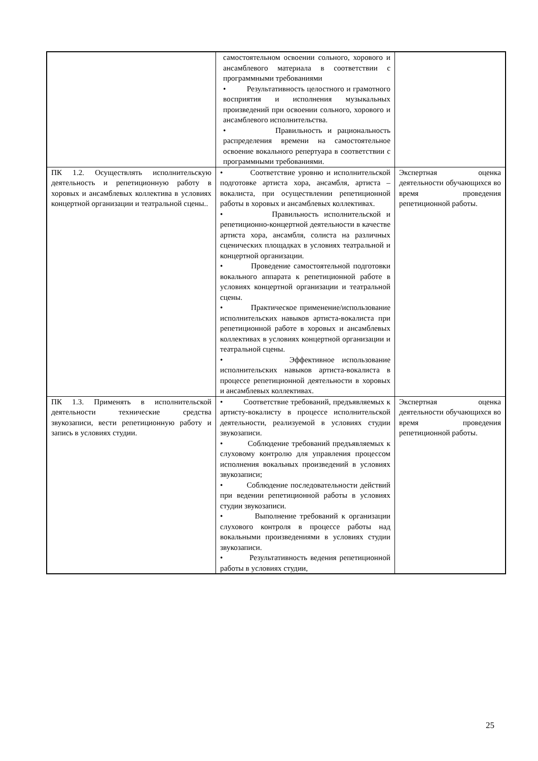| | самостоятельном освоении сольного, хорового и ансамблевого материала в соответствии с программными требованиями • Результативность целостного и грамотного восприятия и исполнения музыкальных произведений при освоении сольного, хорового и ансамблевого исполнительства. • Правильность и рациональность распределения времени на самостоятельное освоение вокального репертуара в соответствии с программными требованиями. | |
| ПК 1.2. Осуществлять исполнительскую деятельность и репетиционную работу в хоровых и ансамблевых коллектива в условиях концертной организации и театральной сцены.. | • Соответствие уровню и исполнительской подготовке артиста хора, ансамбля, артиста –вокалиста, при осуществлении репетиционной работы в хоровых и ансамблевых коллективах. • Правильность исполнительской и репетиционно-концертной деятельности в качестве артиста хора, ансамбля, солиста на различных сценических площадках в условиях театральной и концертной организации. • Проведение самостоятельной подготовки вокального аппарата к репетиционной работе в условиях концертной организации и театральной сцены. • Практическое применение/использование исполнительских навыков артиста-вокалиста при репетиционной работе в хоровых и ансамблевых коллективах в условиях концертной организации и театральной сцены. • Эффективное использование исполнительских навыков артиста-вокалиста в процессе репетиционной деятельности в хоровых и ансамблевых коллективах. | Экспертная оценка деятельности обучающихся во время проведения репетиционной работы. |
| ПК 1.3. Применять в исполнительской деятельности технические средства звукозаписи, вести репетиционную работу и запись в условиях студии. | • Соответствие требований, предъявляемых к артисту-вокалисту в процессе исполнительской деятельности, реализуемой в условиях студии звукозаписи. • Соблюдение требований предъявляемых к слуховому контролю для управления процессом исполнения вокальных произведений в условиях звукозаписи; • Соблюдение последовательности действий при ведении репетиционной работы в условиях студии звукозаписи. • Выполнение требований к организации слухового контроля в процессе работы над вокальными произведениями в условиях студии звукозаписи. • Результативность ведения репетиционной работы в условиях студии, | Экспертная оценка деятельности обучающихся во время проведения репетиционной работы. |
25